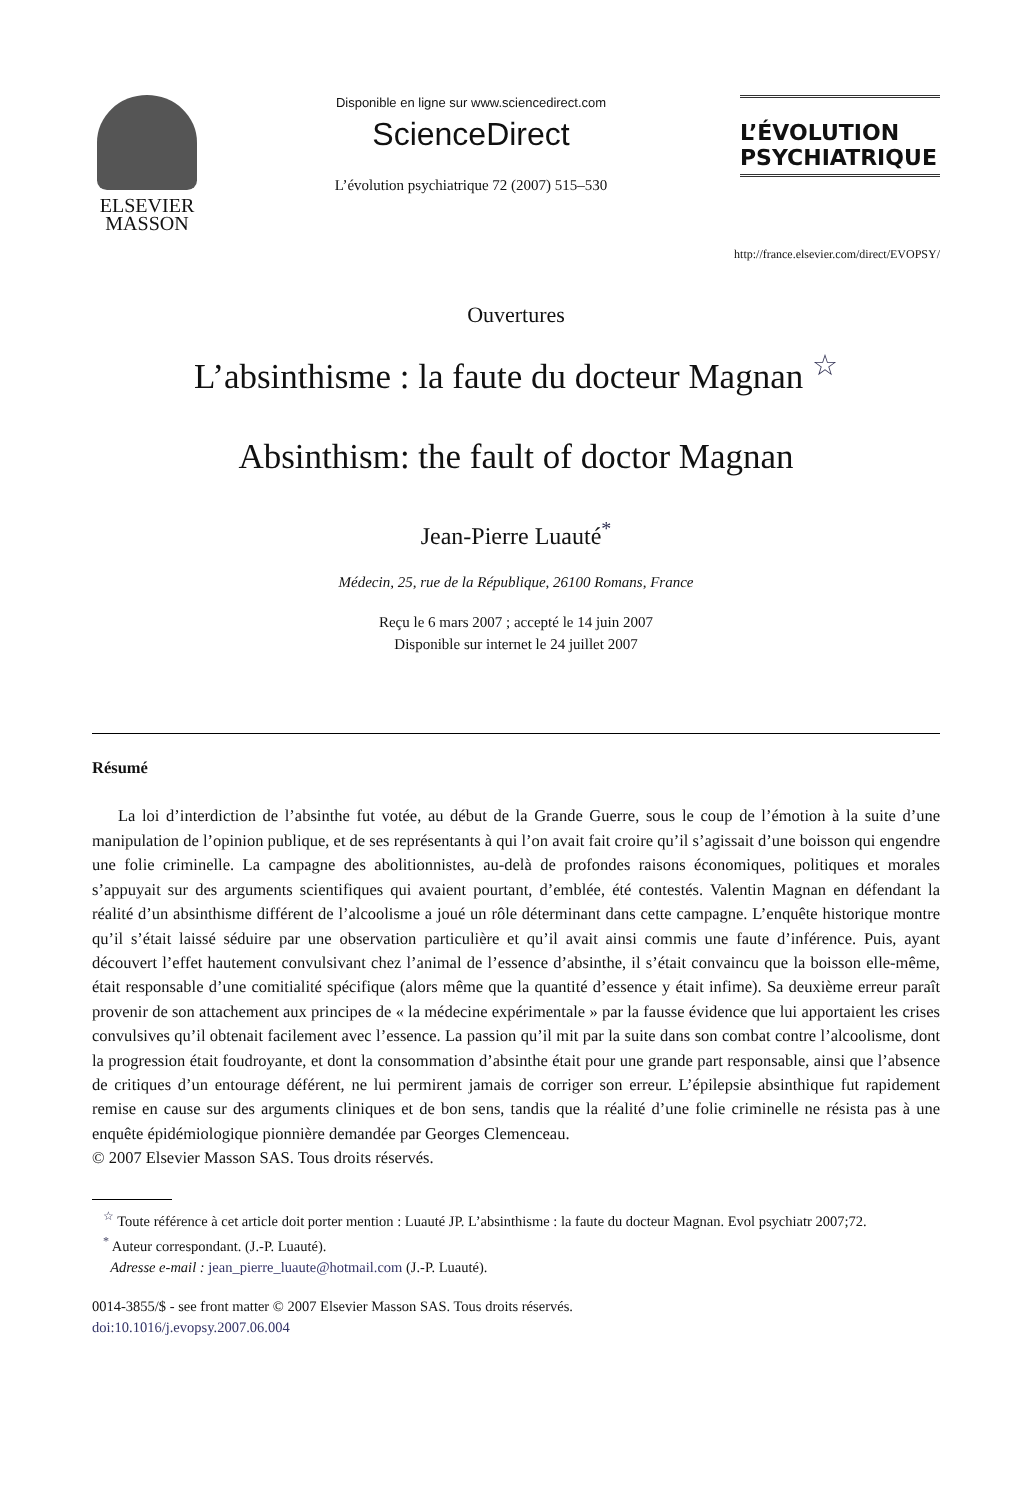ELSEVIER
MASSON
Disponible en ligne sur www.sciencedirect.com
ScienceDirect
L’évolution psychiatrique 72 (2007) 515–530
L’ÉVOLUTION
PSYCHIATRIQUE
http://france.elsevier.com/direct/EVOPSY/
Ouvertures
L’absinthisme : la faute du docteur Magnan <sup>☆</sup>
Absinthism: the fault of doctor Magnan
Jean-Pierre Luauté<sup>*</sup>
Médecin, 25, rue de la République, 26100 Romans, France
Reçu le 6 mars 2007 ; accepté le 14 juin 2007
Disponible sur internet le 24 juillet 2007
Résumé
La loi d’interdiction de l’absinthe fut votée, au début de la Grande Guerre, sous le coup de l’émotion à la suite d’une manipulation de l’opinion publique, et de ses représentants à qui l’on avait fait croire qu’il s’agissait d’une boisson qui engendre une folie criminelle. La campagne des abolitionnistes, au-delà de profondes raisons économiques, politiques et morales s’appuyait sur des arguments scientifiques qui avaient pourtant, d’emblée, été contestés. Valentin Magnan en défendant la réalité d’un absinthisme différent de l’alcoolisme a joué un rôle déterminant dans cette campagne. L’enquête historique montre qu’il s’était laissé séduire par une observation particulière et qu’il avait ainsi commis une faute d’inférence. Puis, ayant découvert l’effet hautement convulsivant chez l’animal de l’essence d’absinthe, il s’était convaincu que la boisson elle-même, était responsable d’une comitialité spécifique (alors même que la quantité d’essence y était infime). Sa deuxième erreur paraît provenir de son attachement aux principes de « la médecine expérimentale » par la fausse évidence que lui apportaient les crises convulsives qu’il obtenait facilement avec l’essence. La passion qu’il mit par la suite dans son combat contre l’alcoolisme, dont la progression était foudroyante, et dont la consommation d’absinthe était pour une grande part responsable, ainsi que l’absence de critiques d’un entourage déférent, ne lui permirent jamais de corriger son erreur. L’épilepsie absinthique fut rapidement remise en cause sur des arguments cliniques et de bon sens, tandis que la réalité d’une folie criminelle ne résista pas à une enquête épidémiologique pionnière demandée par Georges Clemenceau.
© 2007 Elsevier Masson SAS. Tous droits réservés.
<sup>☆</sup> Toute référence à cet article doit porter mention : Luauté JP. L’absinthisme : la faute du docteur Magnan. Evol psychiatr 2007;72.
<sup>*</sup> Auteur correspondant. (J.-P. Luauté).
Adresse e-mail : jean_pierre_luaute@hotmail.com (J.-P. Luauté).
0014-3855/$ - see front matter © 2007 Elsevier Masson SAS. Tous droits réservés.
doi:10.1016/j.evopsy.2007.06.004